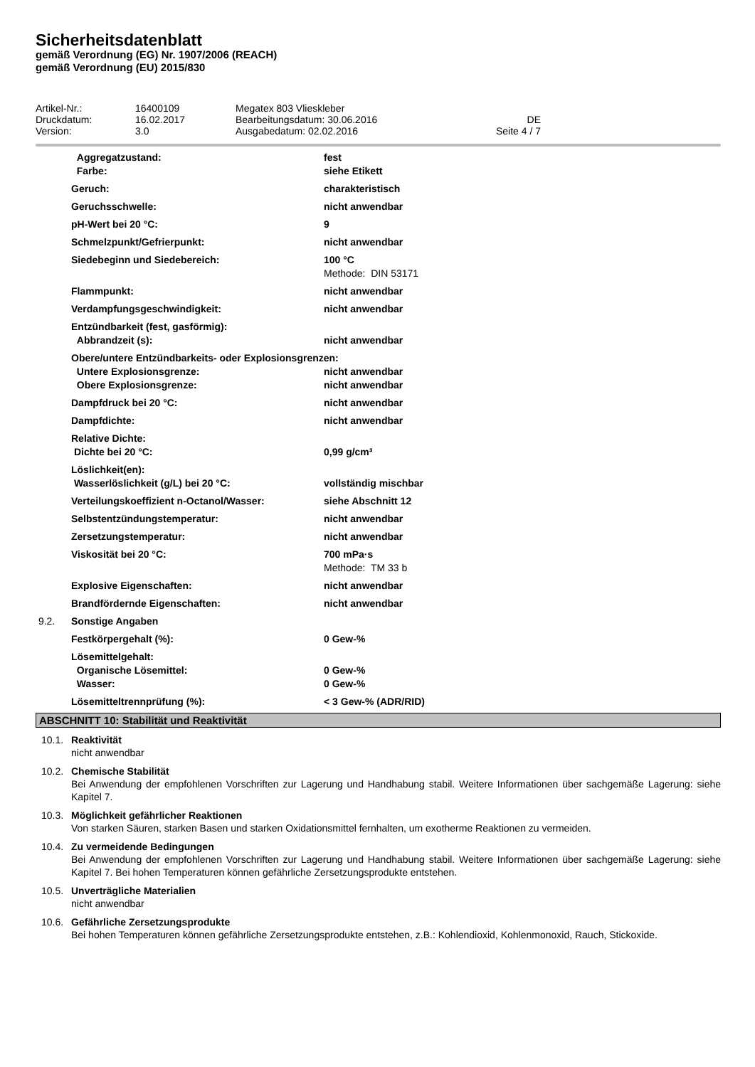Sicherheitsdatenblatt
gemäß Verordnung (EG) Nr. 1907/2006 (REACH)
gemäß Verordnung (EU) 2015/830
| Artikel-Nr.: | 16400109 | Megatex 803 Vlieskleber | |
| Druckdatum: | 16.02.2017 | Bearbeitungsdatum: 30.06.2016 | DE |
| Version: | 3.0 | Ausgabedatum: 02.02.2016 | Seite 4 / 7 |
| | Aggregatzustand: | fest |
| | Farbe: | siehe Etikett |
| | Geruch: | charakteristisch |
| | Geruchsschwelle: | nicht anwendbar |
| | pH-Wert bei 20 °C: | 9 |
| | Schmelzpunkt/Gefrierpunkt: | nicht anwendbar |
| | Siedebeginn und Siedebereich: | 100 °C Methode: DIN 53171 |
| | Flammpunkt: | nicht anwendbar |
| | Verdampfungsgeschwindigkeit: | nicht anwendbar |
| | Entzündbarkeit (fest, gasförmig): | |
| | Abbrandzeit (s): | nicht anwendbar |
| | Obere/untere Entzündbarkeits- oder Explosionsgrenzen: | |
| | Untere Explosionsgrenze: | nicht anwendbar |
| | Obere Explosionsgrenze: | nicht anwendbar |
| | Dampfdruck bei 20 °C: | nicht anwendbar |
| | Dampfdichte: | nicht anwendbar |
| | Relative Dichte: | |
| | Dichte bei 20 °C: | 0,99 g/cm³ |
| | Löslichkeit(en): | |
| | Wasserlöslichkeit (g/L) bei 20 °C: | vollständig mischbar |
| | Verteilungskoeffizient n-Octanol/Wasser: | siehe Abschnitt 12 |
| | Selbstentzündungstemperatur: | nicht anwendbar |
| | Zersetzungstemperatur: | nicht anwendbar |
| | Viskosität bei 20 °C: | 700 mPa·s Methode: TM 33 b |
| | Explosive Eigenschaften: | nicht anwendbar |
| | Brandfördernde Eigenschaften: | nicht anwendbar |
| 9.2. | Sonstige Angaben | |
| | Festkörpergehalt (%): | 0 Gew-% |
| | Lösemittelgehalt: | |
| | Organische Lösemittel: | 0 Gew-% |
| | Wasser: | 0 Gew-% |
| | Lösemitteltrennprüfung (%): | < 3 Gew-% (ADR/RID) |
ABSCHNITT 10: Stabilität und Reaktivität
10.1. Reaktivität
nicht anwendbar
10.2. Chemische Stabilität
Bei Anwendung der empfohlenen Vorschriften zur Lagerung und Handhabung stabil. Weitere Informationen über sachgemäße Lagerung: siehe Kapitel 7.
10.3. Möglichkeit gefährlicher Reaktionen
Von starken Säuren, starken Basen und starken Oxidationsmittel fernhalten, um exotherme Reaktionen zu vermeiden.
10.4. Zu vermeidende Bedingungen
Bei Anwendung der empfohlenen Vorschriften zur Lagerung und Handhabung stabil. Weitere Informationen über sachgemäße Lagerung: siehe Kapitel 7. Bei hohen Temperaturen können gefährliche Zersetzungsprodukte entstehen.
10.5. Unverträgliche Materialien
nicht anwendbar
10.6. Gefährliche Zersetzungsprodukte
Bei hohen Temperaturen können gefährliche Zersetzungsprodukte entstehen, z.B.: Kohlendioxid, Kohlenmonoxid, Rauch, Stickoxide.